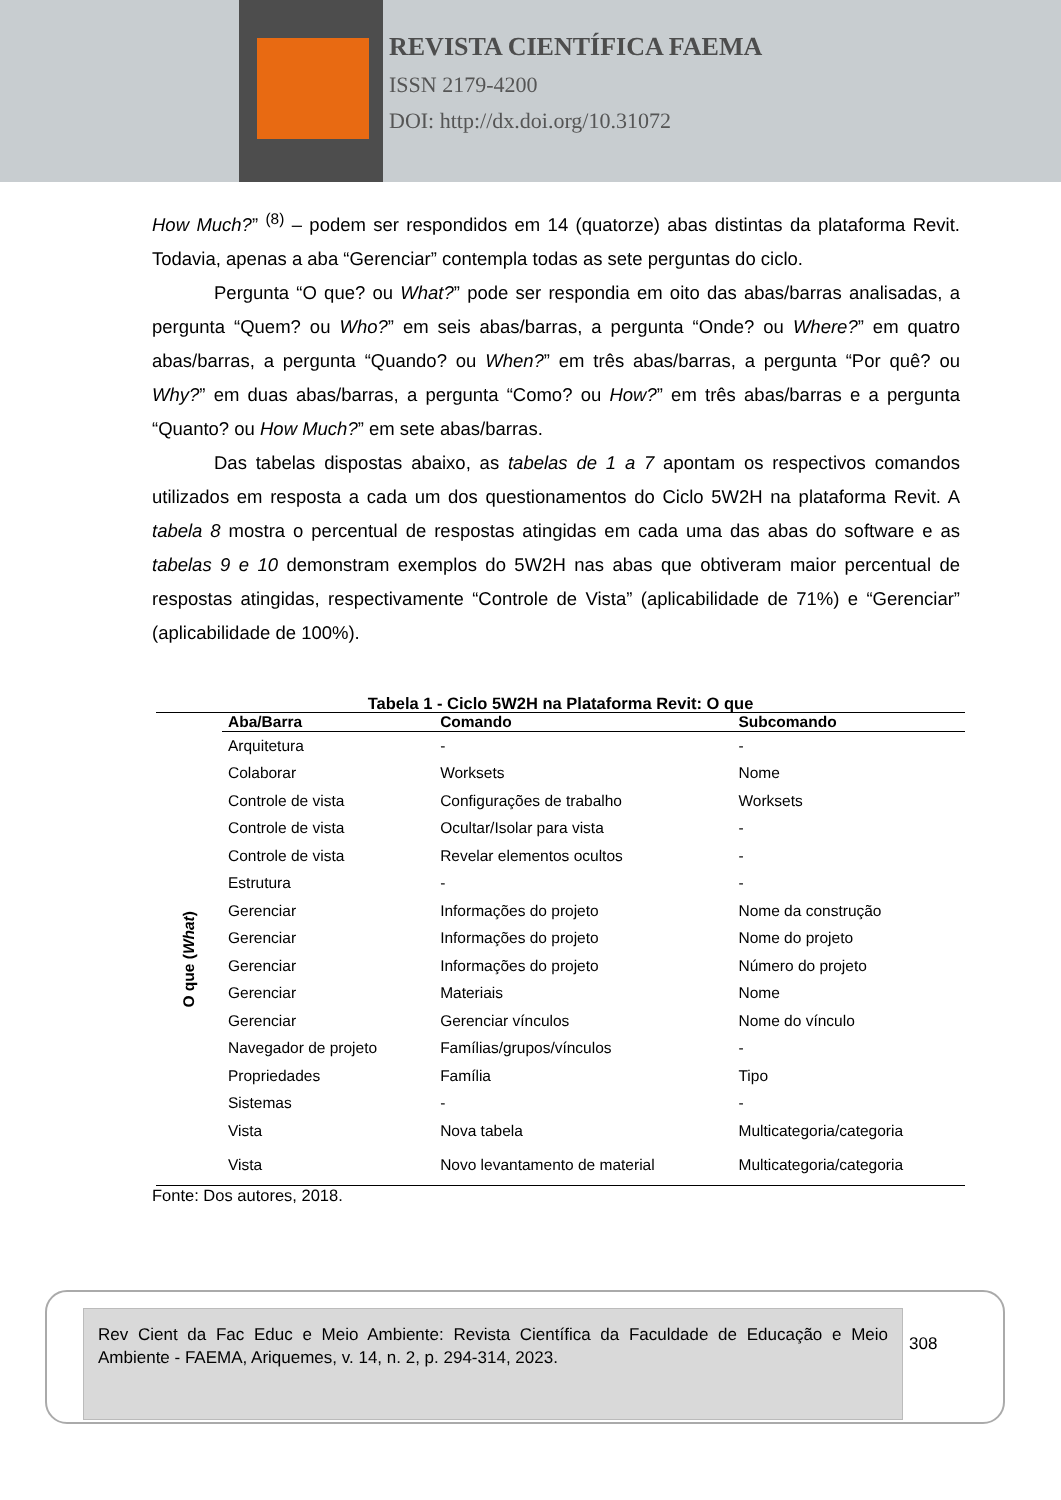REVISTA CIENTÍFICA FAEMA
ISSN 2179-4200
DOI: http://dx.doi.org/10.31072
How Much?” <sup>(8)</sup> – podem ser respondidos em 14 (quatorze) abas distintas da plataforma Revit. Todavia, apenas a aba “Gerenciar” contempla todas as sete perguntas do ciclo.
Pergunta “O que? ou What?” pode ser respondia em oito das abas/barras analisadas, a pergunta “Quem? ou Who?” em seis abas/barras, a pergunta “Onde? ou Where?” em quatro abas/barras, a pergunta “Quando? ou When?” em três abas/barras, a pergunta “Por quê? ou Why?” em duas abas/barras, a pergunta “Como? ou How?” em três abas/barras e a pergunta “Quanto? ou How Much?” em sete abas/barras.
Das tabelas dispostas abaixo, as tabelas de 1 a 7 apontam os respectivos comandos utilizados em resposta a cada um dos questionamentos do Ciclo 5W2H na plataforma Revit. A tabela 8 mostra o percentual de respostas atingidas em cada uma das abas do software e as tabelas 9 e 10 demonstram exemplos do 5W2H nas abas que obtiveram maior percentual de respostas atingidas, respectivamente “Controle de Vista” (aplicabilidade de 71%) e “Gerenciar” (aplicabilidade de 100%).
Tabela 1 - Ciclo 5W2H na Plataforma Revit: O que
| | Aba/Barra | Comando | Subcomando |
| --- | --- | --- | --- |
| O que ( What ) | Arquitetura | - | - |
| | Colaborar | Worksets | Nome |
| | Controle de vista | Configurações de trabalho | Worksets |
| | Controle de vista | Ocultar/Isolar para vista | - |
| | Controle de vista | Revelar elementos ocultos | - |
| | Estrutura | - | - |
| | Gerenciar | Informações do projeto | Nome da construção |
| | Gerenciar | Informações do projeto | Nome do projeto |
| | Gerenciar | Informações do projeto | Número do projeto |
| | Gerenciar | Materiais | Nome |
| | Gerenciar | Gerenciar vínculos | Nome do vínculo |
| | Navegador de projeto | Famílias/grupos/vínculos | - |
| | Propriedades | Família | Tipo |
| | Sistemas | - | - |
| | Vista | Nova tabela | Multicategoria/categoria |
| | Vista | Novo levantamento de material | Multicategoria/categoria |
Fonte: Dos autores, 2018.
Rev Cient da Fac Educ e Meio Ambiente: Revista Científica da Faculdade de Educação e Meio Ambiente - FAEMA, Ariquemes, v. 14, n. 2, p. 294-314, 2023.
308